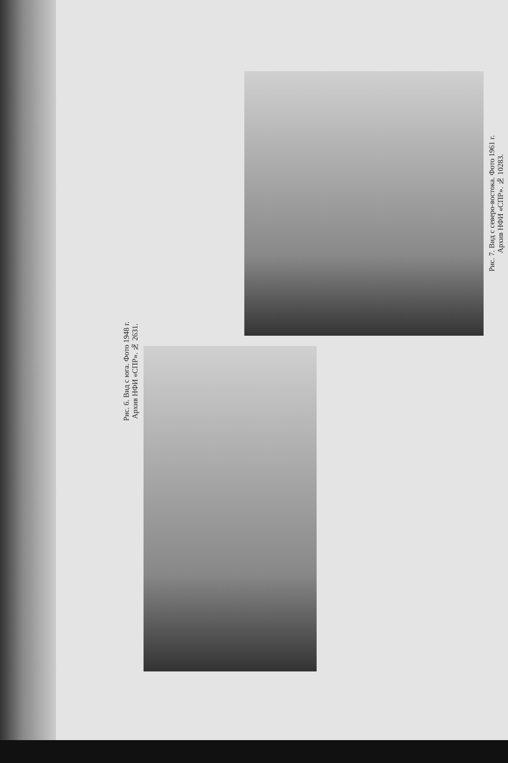Рис. 6. Вид с юга. Фото 1948 г.
Архив НФИ «СПР». № 2631.
Рис. 7. Вид с северо-востока. Фото 1961 г.
Архив НФИ «СПР». № 10283.